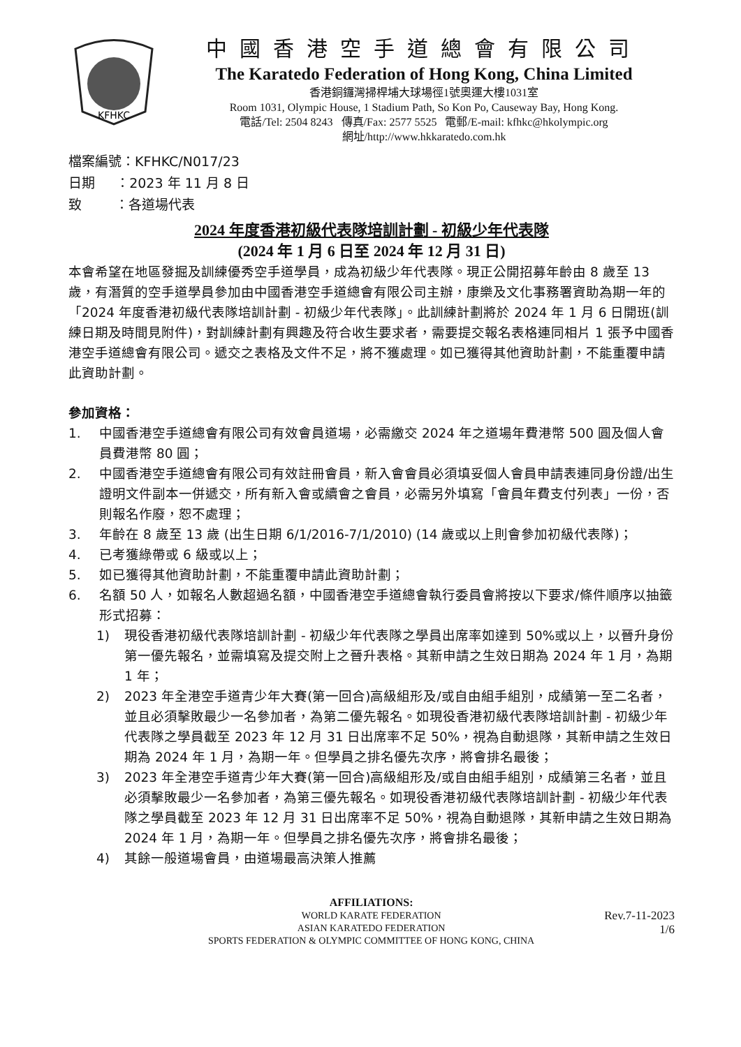KFHKC
中國香港空手道總會有限公司
The Karatedo Federation of Hong Kong, China Limited
香港銅鑼灣掃桿埔大球場徑1號奧運大樓1031室
Room 1031, Olympic House, 1 Stadium Path, So Kon Po, Causeway Bay, Hong Kong.
電話/Tel: 2504 8243 傳真/Fax: 2577 5525 電郵/E-mail: kfhkc@hkolympic.org
網址/http://www.hkkaratedo.com.hk
檔案編號：KFHKC/N017/23
日期 ：2023 年 11 月 8 日
致 ：各道場代表
2024 年度香港初級代表隊培訓計劃 - 初級少年代表隊
(2024 年 1 月 6 日至 2024 年 12 月 31 日)
本會希望在地區發掘及訓練優秀空手道學員，成為初級少年代表隊。現正公開招募年齡由 8 歲至 13 歲，有潛質的空手道學員參加由中國香港空手道總會有限公司主辦，康樂及文化事務署資助為期一年的「2024 年度香港初級代表隊培訓計劃 - 初級少年代表隊」。此訓練計劃將於 2024 年 1 月 6 日開班(訓練日期及時間見附件)，對訓練計劃有興趣及符合收生要求者，需要提交報名表格連同相片 1 張予中國香港空手道總會有限公司。遞交之表格及文件不足，將不獲處理。如已獲得其他資助計劃，不能重覆申請此資助計劃。
參加資格：
1. 中國香港空手道總會有限公司有效會員道場，必需繳交 2024 年之道場年費港幣 500 圓及個人會員費港幣 80 圓；
2. 中國香港空手道總會有限公司有效註冊會員，新入會會員必須填妥個人會員申請表連同身份證/出生證明文件副本一併遞交，所有新入會或續會之會員，必需另外填寫「會員年費支付列表」一份，否則報名作廢，恕不處理；
3. 年齡在 8 歲至 13 歲 (出生日期 6/1/2016-7/1/2010) (14 歲或以上則會參加初級代表隊)；
4. 已考獲綠帶或 6 級或以上；
5. 如已獲得其他資助計劃，不能重覆申請此資助計劃；
6. 名額 50 人，如報名人數超過名額，中國香港空手道總會執行委員會將按以下要求/條件順序以抽籤形式招募：
1) 現役香港初級代表隊培訓計劃 - 初級少年代表隊之學員出席率如達到 50%或以上，以晉升身份第一優先報名，並需填寫及提交附上之晉升表格。其新申請之生效日期為 2024 年 1 月，為期 1 年；
2) 2023 年全港空手道青少年大賽(第一回合)高級組形及/或自由組手組別，成績第一至二名者，並且必須擊敗最少一名參加者，為第二優先報名。如現役香港初級代表隊培訓計劃 - 初級少年代表隊之學員截至 2023 年 12 月 31 日出席率不足 50%，視為自動退隊，其新申請之生效日期為 2024 年 1 月，為期一年。但學員之排名優先次序，將會排名最後；
3) 2023 年全港空手道青少年大賽(第一回合)高級組形及/或自由組手組別，成績第三名者，並且必須擊敗最少一名參加者，為第三優先報名。如現役香港初級代表隊培訓計劃 - 初級少年代表隊之學員截至 2023 年 12 月 31 日出席率不足 50%，視為自動退隊，其新申請之生效日期為 2024 年 1 月，為期一年。但學員之排名優先次序，將會排名最後；
4) 其餘一般道場會員，由道場最高決策人推薦
AFFILIATIONS:
WORLD KARATE FEDERATION
ASIAN KARATEDO FEDERATION
SPORTS FEDERATION & OLYMPIC COMMITTEE OF HONG KONG, CHINA
Rev.7-11-2023
1/6